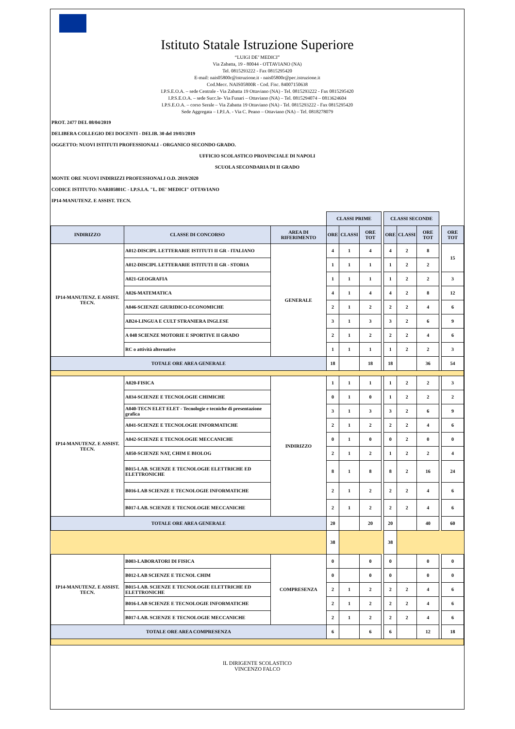Istituto Statale Istruzione Superiore
“LUIGI DE’ MEDICI”
Via Zabatta, 19 - 80044 - OTTAVIANO (NA)
Tel. 0815293222 - Fax 0815295420
E-mail: nais05800r@istruzione.it - nais05800r@pec.istruzione.it
Cod.Mecc. NAIS05800R - Cod. Fisc. 84007150638
I.P.S.E.O.A. – sede Centrale - Via Zabatta 19 Ottaviano (NA) - Tel. 0815293222 - Fax 0815295420
I.P.S.E.O.A. – sede Succ.le- Via Funari – Ottaviano (NA) – Tel. 0815294074 – 0813624604
I.P.S.E.O.A. – corso Serale – Via Zabatta 19 Ottaviano (NA) - Tel. 0815293222 - Fax 0815295420
Sede Aggregata – I.P.I.A. - Via C. Peano – Ottaviano (NA) – Tel. 0818278079
PROT. 2477 DEL 08/04/2019
DELIBERA COLLEGIO DEI DOCENTI - DELIB. 30 del 19/03/2019
OGGETTO: NUOVI ISTITUTI PROFESSIONALI - ORGANICO SECONDO GRADO.
UFFICIO SCOLASTICO PROVINCIALE DI NAPOLI
SCUOLA SECONDARIA DI II GRADO
MONTE ORE NUOVI INDIRIZZI PROFESSIONALI O.D. 2019/2020
CODICE ISTITUTO: NARI05801C - I.P.S.I.A. "L. DE' MEDICI" OTTAVIANO
IP14-MANUTENZ. E ASSIST. TECN.
| | | | CLASSI PRIME | | | | CLASSI SECONDE | | | | |
| INDIRIZZO | CLASSE DI CONCORSO | AREA DI RIFERIMENTO | ORE | CLASSI | ORE TOT | | ORE | CLASSI | ORE TOT | | ORE TOT |
| IP14-MANUTENZ. E ASSIST. TECN. | A012-DISCIPL LETTERARIE ISTITUTI II GR - ITALIANO | GENERALE | 4 | 1 | 4 | | 4 | 2 | 8 | | 15 |
| | A012-DISCIPL LETTERARIE ISTITUTI II GR - STORIA | | 1 | 1 | 1 | | 1 | 2 | 2 | | |
| | A021-GEOGRAFIA | | 1 | 1 | 1 | | 1 | 2 | 2 | | 3 |
| | A026-MATEMATICA | | 4 | 1 | 4 | | 4 | 2 | 8 | | 12 |
| | A046-SCIENZE GIURIDICO-ECONOMICHE | | 2 | 1 | 2 | | 2 | 2 | 4 | | 6 |
| | AB24-LINGUA E CULT STRANIERA INGLESE | | 3 | 1 | 3 | | 3 | 2 | 6 | | 9 |
| | A 048 SCIENZE MOTORIE E SPORTIVE II GRADO | | 2 | 1 | 2 | | 2 | 2 | 4 | | 6 |
| | RC o attività alternative | | 1 | 1 | 1 | | 1 | 2 | 2 | | 3 |
| TOTALE ORE AREA GENERALE | | | 18 | | 18 | | 18 | | 36 | | 54 |
| IP14-MANUTENZ. E ASSIST. TECN. | A020-FISICA | INDIRIZZO | 1 | 1 | 1 | | 1 | 2 | 2 | | 3 |
| | A034-SCIENZE E TECNOLOGIE CHIMICHE | | 0 | 1 | 0 | | 1 | 2 | 2 | | 2 |
| | A040-TECN ELET ELET - Tecnologie e tecniche di presentazione grafica | | 3 | 1 | 3 | | 3 | 2 | 6 | | 9 |
| | A041-SCIENZE E TECNOLOGIE INFORMATICHE | | 2 | 1 | 2 | | 2 | 2 | 4 | | 6 |
| | A042-SCIENZE E TECNOLOGIE MECCANICHE | | 0 | 1 | 0 | | 0 | 2 | 0 | | 0 |
| | A050-SCIENZE NAT, CHIM E BIOLOG | | 2 | 1 | 2 | | 1 | 2 | 2 | | 4 |
| | B015-LAB. SCIENZE E TECNOLOGIE ELETTRICHE ED ELETTRONICHE | | 8 | 1 | 8 | | 8 | 2 | 16 | | 24 |
| | B016-LAB SCIENZE E TECNOLOGIE INFORMATICHE | | 2 | 1 | 2 | | 2 | 2 | 4 | | 6 |
| | B017-LAB. SCIENZE E TECNOLOGIE MECCANICHE | | 2 | 1 | 2 | | 2 | 2 | 4 | | 6 |
| TOTALE ORE AREA GENERALE | | | 20 | | 20 | | 20 | | 40 | | 60 |
| | | | 38 | | | | 38 | | | | |
| IP14-MANUTENZ. E ASSIST. TECN. | B003-LABORATORI DI FISICA | COMPRESENZA | 0 | | 0 | | 0 | | 0 | | 0 |
| | B012-LAB SCIENZE E TECNOL CHIM | | 0 | | 0 | | 0 | | 0 | | 0 |
| | B015-LAB. SCIENZE E TECNOLOGIE ELETTRICHE ED ELETTRONICHE | | 2 | 1 | 2 | | 2 | 2 | 4 | | 6 |
| | B016-LAB SCIENZE E TECNOLOGIE INFORMATICHE | | 2 | 1 | 2 | | 2 | 2 | 4 | | 6 |
| | B017-LAB. SCIENZE E TECNOLOGIE MECCANICHE | | 2 | 1 | 2 | | 2 | 2 | 4 | | 6 |
| TOTALE ORE AREA COMPRESENZA | | | 6 | | 6 | | 6 | | 12 | | 18 |
IL DIRIGENTE SCOLASTICO
VINCENZO FALCO